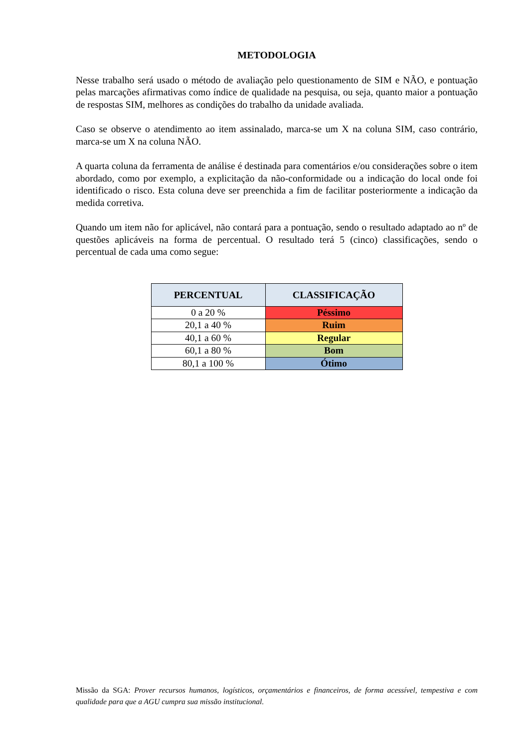METODOLOGIA
Nesse trabalho será usado o método de avaliação pelo questionamento de SIM e NÃO, e pontuação pelas marcações afirmativas como índice de qualidade na pesquisa, ou seja, quanto maior a pontuação de respostas SIM, melhores as condições do trabalho da unidade avaliada.
Caso se observe o atendimento ao item assinalado, marca-se um X na coluna SIM, caso contrário, marca-se um X na coluna NÃO.
A quarta coluna da ferramenta de análise é destinada para comentários e/ou considerações sobre o item abordado, como por exemplo, a explicitação da não-conformidade ou a indicação do local onde foi identificado o risco. Esta coluna deve ser preenchida a fim de facilitar posteriormente a indicação da medida corretiva.
Quando um item não for aplicável, não contará para a pontuação, sendo o resultado adaptado ao nº de questões aplicáveis na forma de percentual. O resultado terá 5 (cinco) classificações, sendo o percentual de cada uma como segue:
| PERCENTUAL | CLASSIFICAÇÃO |
| --- | --- |
| 0 a 20 % | Péssimo |
| 20,1 a 40 % | Ruim |
| 40,1 a 60 % | Regular |
| 60,1 a 80 % | Bom |
| 80,1 a 100 % | Ótimo |
Missão da SGA: Prover recursos humanos, logísticos, orçamentários e financeiros, de forma acessível, tempestiva e com qualidade para que a AGU cumpra sua missão institucional.